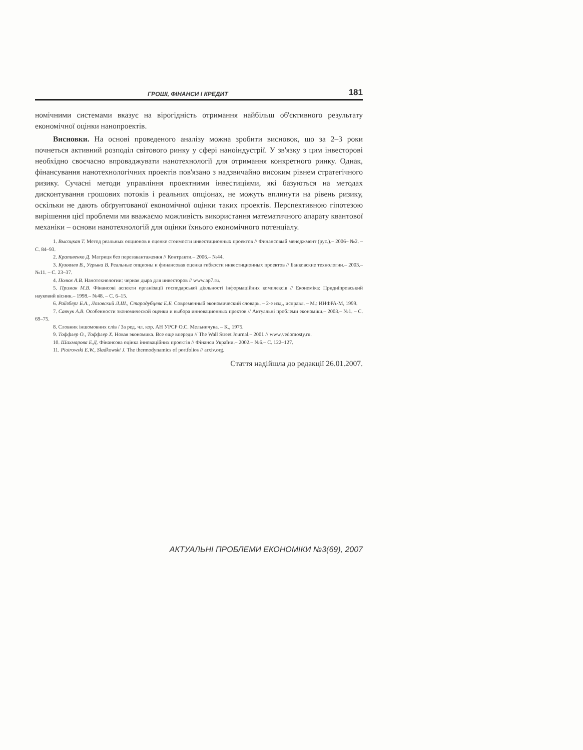ГРОШІ, ФІНАНСИ І КРЕДИТ 181
номічними системами вказує на вірогідність отримання найбільш об'єктивного результату економічної оцінки нанопроектів.
Висновки. На основі проведеного аналізу можна зробити висновок, що за 2–3 роки почнеться активний розподіл світового ринку у сфері наноіндустрії. У зв'язку з цим інвесторові необхідно своєчасно впроваджувати нанотехнології для отримання конкретного ринку. Однак, фінансування нанотехнологічних проектів пов'язано з надзвичайно високим рівнем стратегічного ризику. Сучасні методи управління проектними інвестиціями, які базуються на методах дисконтування грошових потоків і реальних опціонах, не можуть вплинути на рівень ризику, оскільки не дають обґрунтованої економічної оцінки таких проектів. Перспективною гіпотезою вирішення цієї проблеми ми вважаємо можливість використання математичного апарату квантової механіки – основи нанотехнологій для оцінки їхнього економічного потенціалу.
1. Высоцкая Т. Метод реальных опционов в оценке стоимости инвестиционных проектов // Финансовый менеджмент (рус.).– 2006– №2. – С. 84–93.
2. Крапивенко Д. Матриця без перезавантаження // Контракти.– 2006.– №44.
3. Кузовлев В., Угрына В. Реальные опционы и финансовая оценка гибкости инвестиционных проектов // Банковские технологии.– 2003.– №11. – С. 23–37.
4. Полюх А.В. Нанотехнологии: черная дыра для инвесторов // www.ap7.ru.
5. Примак М.В. Фінансові аспекти організації господарської діяльності інформаційних комплексів // Економіка: Придніпровський науковий вісник.– 1998.– №48. – С. 6–15.
6. Райзберг Б.А., Лозовский Л.Ш., Стародубцева Е.Б. Современный экономический словарь. – 2-е изд., исправл. – М.: ИНФРА-М, 1999.
7. Савчук А.В. Особенности экономической оценки и выбора инновационных пректов // Актуальні проблеми економіки.– 2003.– №1. – С. 69–75.
8. Словник іншомовних слів / За ред. чл. кор. АН УРСР О.С. Мельничука. – К., 1975.
9. Тоффлер О., Тоффлер Х. Новая экономика. Все еще впереди // The Wall Street Journal.– 2001 // www.vedomosty.ru.
10. Шахмарова Е.Д. Фінансова оцінка інноваційних проектів // Фінанси України.– 2002.– №6.– С. 122–127.
11. Piotrowski E.W., Sladkowski J. The thermodynamics of portfolios // arxiv.org.
Стаття надійшла до редакції 26.01.2007.
АКТУАЛЬНІ ПРОБЛЕМИ ЕКОНОМІКИ №3(69), 2007